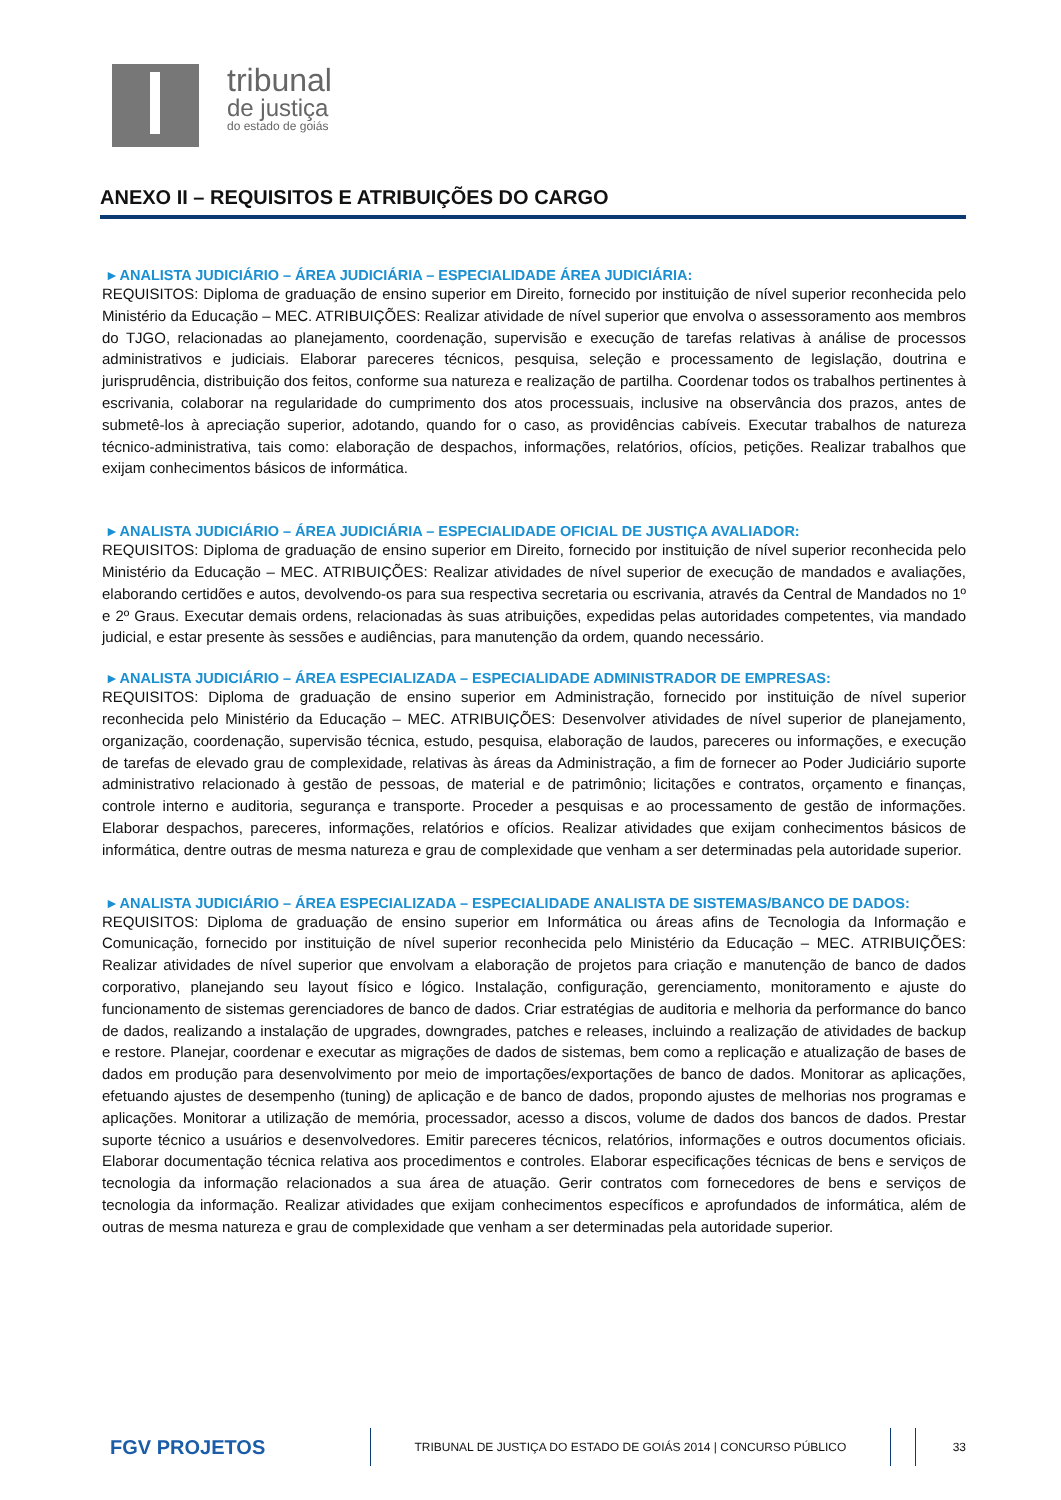tribunal
de justiça
do estado de goiás
ANEXO II – REQUISITOS E ATRIBUIÇÕES DO CARGO
▸ ANALISTA JUDICIÁRIO – ÁREA JUDICIÁRIA – ESPECIALIDADE ÁREA JUDICIÁRIA:
REQUISITOS: Diploma de graduação de ensino superior em Direito, fornecido por instituição de nível superior reconhecida pelo Ministério da Educação – MEC. ATRIBUIÇÕES: Realizar atividade de nível superior que envolva o assessoramento aos membros do TJGO, relacionadas ao planejamento, coordenação, supervisão e execução de tarefas relativas à análise de processos administrativos e judiciais. Elaborar pareceres técnicos, pesquisa, seleção e processamento de legislação, doutrina e jurisprudência, distribuição dos feitos, conforme sua natureza e realização de partilha. Coordenar todos os trabalhos pertinentes à escrivania, colaborar na regularidade do cumprimento dos atos processuais, inclusive na observância dos prazos, antes de submetê-los à apreciação superior, adotando, quando for o caso, as providências cabíveis. Executar trabalhos de natureza técnico-administrativa, tais como: elaboração de despachos, informações, relatórios, ofícios, petições. Realizar trabalhos que exijam conhecimentos básicos de informática.
▸ ANALISTA JUDICIÁRIO – ÁREA JUDICIÁRIA – ESPECIALIDADE OFICIAL DE JUSTIÇA AVALIADOR:
REQUISITOS: Diploma de graduação de ensino superior em Direito, fornecido por instituição de nível superior reconhecida pelo Ministério da Educação – MEC. ATRIBUIÇÕES: Realizar atividades de nível superior de execução de mandados e avaliações, elaborando certidões e autos, devolvendo-os para sua respectiva secretaria ou escrivania, através da Central de Mandados no 1º e 2º Graus. Executar demais ordens, relacionadas às suas atribuições, expedidas pelas autoridades competentes, via mandado judicial, e estar presente às sessões e audiências, para manutenção da ordem, quando necessário.
▸ ANALISTA JUDICIÁRIO – ÁREA ESPECIALIZADA – ESPECIALIDADE ADMINISTRADOR DE EMPRESAS:
REQUISITOS: Diploma de graduação de ensino superior em Administração, fornecido por instituição de nível superior reconhecida pelo Ministério da Educação – MEC. ATRIBUIÇÕES: Desenvolver atividades de nível superior de planejamento, organização, coordenação, supervisão técnica, estudo, pesquisa, elaboração de laudos, pareceres ou informações, e execução de tarefas de elevado grau de complexidade, relativas às áreas da Administração, a fim de fornecer ao Poder Judiciário suporte administrativo relacionado à gestão de pessoas, de material e de patrimônio; licitações e contratos, orçamento e finanças, controle interno e auditoria, segurança e transporte. Proceder a pesquisas e ao processamento de gestão de informações. Elaborar despachos, pareceres, informações, relatórios e ofícios. Realizar atividades que exijam conhecimentos básicos de informática, dentre outras de mesma natureza e grau de complexidade que venham a ser determinadas pela autoridade superior.
▸ ANALISTA JUDICIÁRIO – ÁREA ESPECIALIZADA – ESPECIALIDADE ANALISTA DE SISTEMAS/BANCO DE DADOS:
REQUISITOS: Diploma de graduação de ensino superior em Informática ou áreas afins de Tecnologia da Informação e Comunicação, fornecido por instituição de nível superior reconhecida pelo Ministério da Educação – MEC. ATRIBUIÇÕES: Realizar atividades de nível superior que envolvam a elaboração de projetos para criação e manutenção de banco de dados corporativo, planejando seu layout físico e lógico. Instalação, configuração, gerenciamento, monitoramento e ajuste do funcionamento de sistemas gerenciadores de banco de dados. Criar estratégias de auditoria e melhoria da performance do banco de dados, realizando a instalação de upgrades, downgrades, patches e releases, incluindo a realização de atividades de backup e restore. Planejar, coordenar e executar as migrações de dados de sistemas, bem como a replicação e atualização de bases de dados em produção para desenvolvimento por meio de importações/exportações de banco de dados. Monitorar as aplicações, efetuando ajustes de desempenho (tuning) de aplicação e de banco de dados, propondo ajustes de melhorias nos programas e aplicações. Monitorar a utilização de memória, processador, acesso a discos, volume de dados dos bancos de dados. Prestar suporte técnico a usuários e desenvolvedores. Emitir pareceres técnicos, relatórios, informações e outros documentos oficiais. Elaborar documentação técnica relativa aos procedimentos e controles. Elaborar especificações técnicas de bens e serviços de tecnologia da informação relacionados a sua área de atuação. Gerir contratos com fornecedores de bens e serviços de tecnologia da informação. Realizar atividades que exijam conhecimentos específicos e aprofundados de informática, além de outras de mesma natureza e grau de complexidade que venham a ser determinadas pela autoridade superior.
FGV PROJETOS
TRIBUNAL DE JUSTIÇA DO ESTADO DE GOIÁS 2014 | CONCURSO PÚBLICO 33